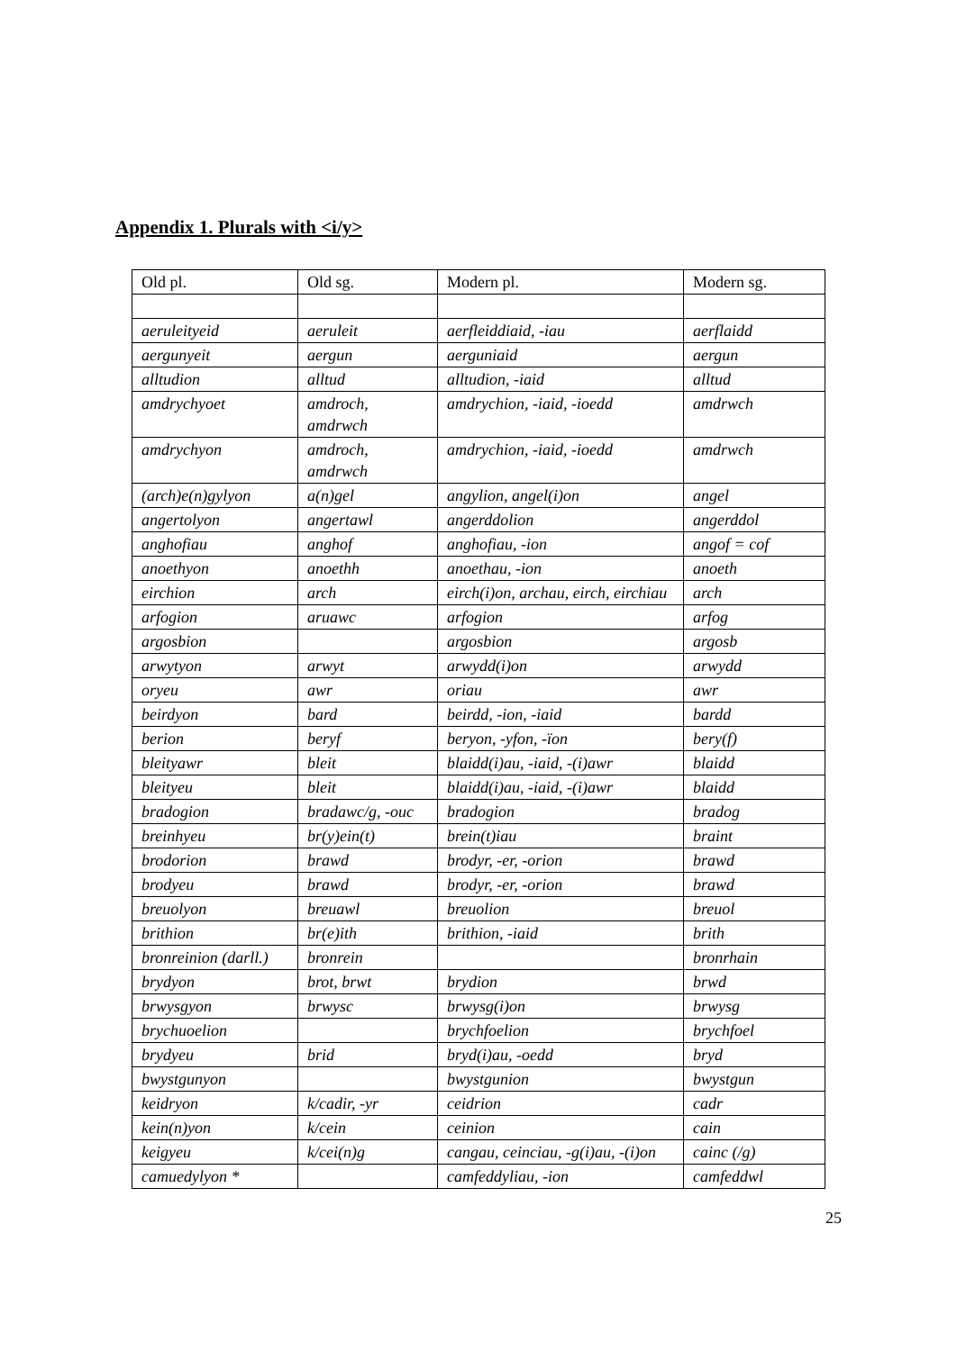Appendix 1. Plurals with <i/y>
| Old pl. | Old sg. | Modern pl. | Modern sg. |
| --- | --- | --- | --- |
| aeruleityeid | aeruleit | aerfleiddiaid, -iau | aerflaidd |
| aergunyeit | aergun | aerguniaid | aergun |
| alltudion | alltud | alltudion, -iaid | alltud |
| amdrychyoet | amdroch, amdrwch | amdrychion, -iaid, -ioedd | amdrwch |
| amdrychyon | amdroch, amdrwch | amdrychion, -iaid, -ioedd | amdrwch |
| (arch)e(n)gylyon | a(n)gel | angylion, angel(i)on | angel |
| angertolyon | angertawl | angerddolion | angerddol |
| anghofiau | anghof | anghofiau, -ion | angof = cof |
| anoethyon | anoethh | anoethau, -ion | anoeth |
| eirchion | arch | eirch(i)on, archau, eirch, eirchiau | arch |
| arfogion | aruawc | arfogion | arfog |
| argosbion | | argosbion | argosb |
| arwytyon | arwyt | arwydd(i)on | arwydd |
| oryeu | awr | oriau | awr |
| beirdyon | bard | beirdd, -ion, -iaid | bardd |
| berion | beryf | beryon, -yfon, -ïon | bery(f) |
| bleityawr | bleit | blaidd(i)au, -iaid, -(i)awr | blaidd |
| bleityeu | bleit | blaidd(i)au, -iaid, -(i)awr | blaidd |
| bradogion | bradawc/g, -ouc | bradogion | bradog |
| breinhyeu | br(y)ein(t) | brein(t)iau | braint |
| brodorion | brawd | brodyr, -er, -orion | brawd |
| brodyeu | brawd | brodyr, -er, -orion | brawd |
| breuolyon | breuawl | breuolion | breuol |
| brithion | br(e)ith | brithion, -iaid | brith |
| bronreinion (darll.) | bronrein | | bronrhain |
| brydyon | brot, brwt | brydion | brwd |
| brwysgyon | brwysc | brwysg(i)on | brwysg |
| brychuoelion | | brychfoelion | brychfoel |
| brydyeu | brid | bryd(i)au, -oedd | bryd |
| bwystgunyon | | bwystgunion | bwystgun |
| keidryon | k/cadir, -yr | ceidrion | cadr |
| kein(n)yon | k/cein | ceinion | cain |
| keigyeu | k/cei(n)g | cangau, ceinciau, -g(i)au, -(i)on | cainc (/g) |
| camuedylyon * | | camfeddyliau, -ion | camfeddwl |
25